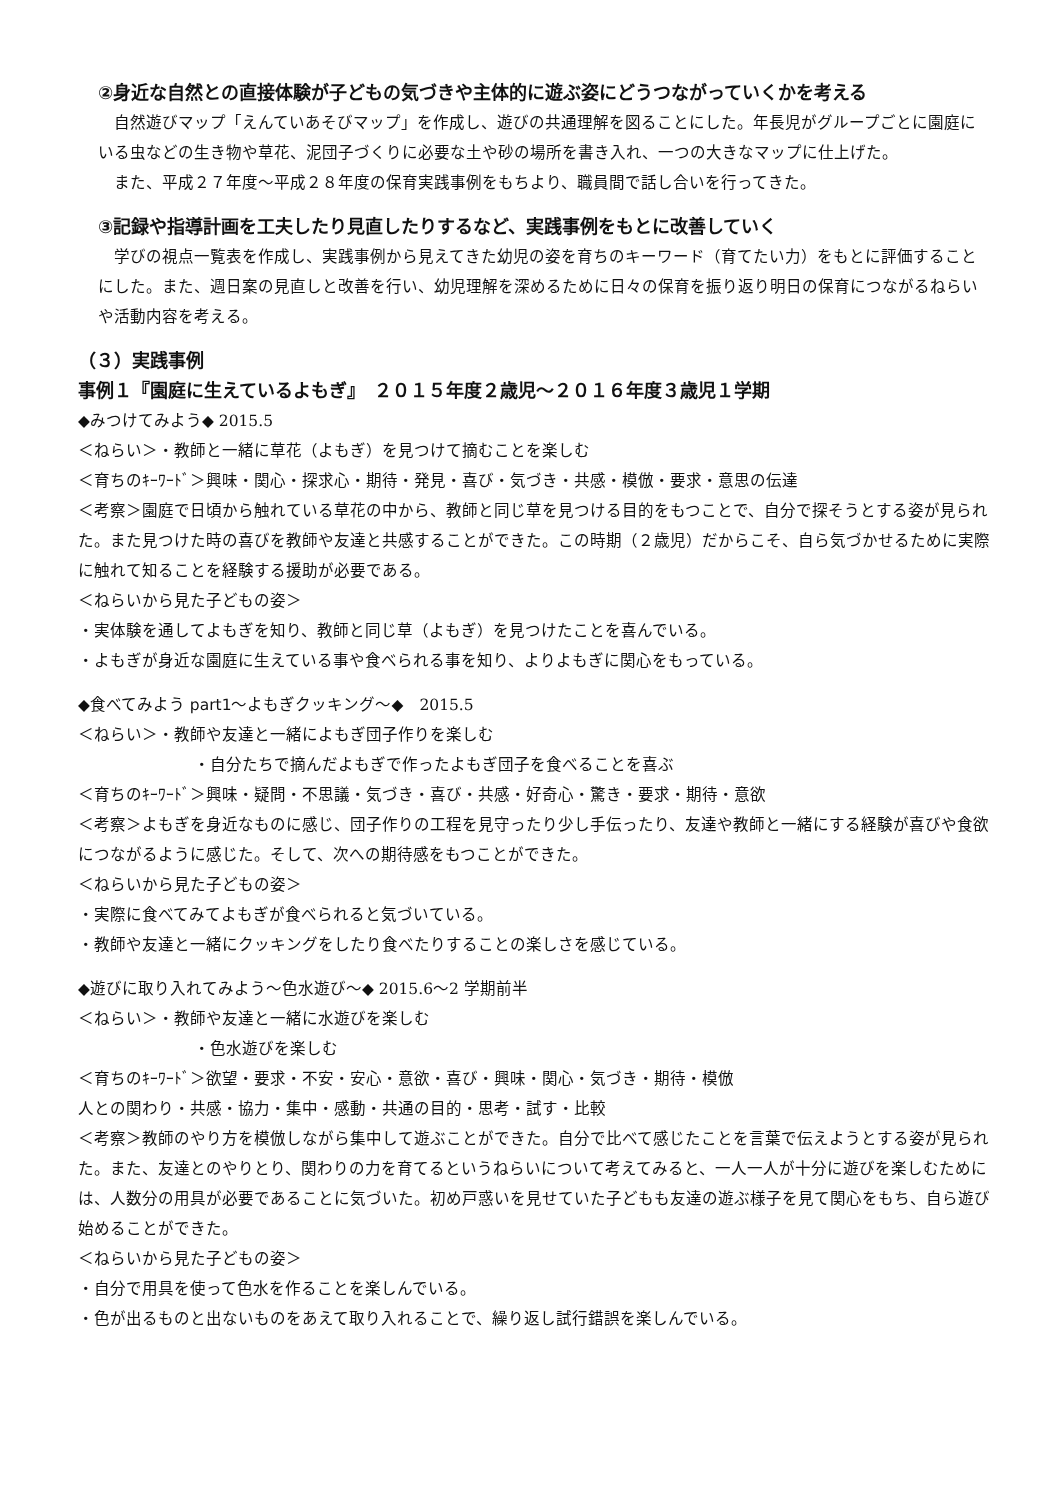②身近な自然との直接体験が子どもの気づきや主体的に遊ぶ姿にどうつながっていくかを考える
　自然遊びマップ「えんていあそびマップ」を作成し、遊びの共通理解を図ることにした。年長児がグループごとに園庭にいる虫などの生き物や草花、泥団子づくりに必要な土や砂の場所を書き入れ、一つの大きなマップに仕上げた。
　また、平成２７年度～平成２８年度の保育実践事例をもちより、職員間で話し合いを行ってきた。
③記録や指導計画を工夫したり見直したりするなど、実践事例をもとに改善していく
　学びの視点一覧表を作成し、実践事例から見えてきた幼児の姿を育ちのキーワード（育てたい力）をもとに評価することにした。また、週日案の見直しと改善を行い、幼児理解を深めるために日々の保育を振り返り明日の保育につながるねらいや活動内容を考える。
（３）実践事例
事例１『園庭に生えているよもぎ』　２０１５年度２歳児～２０１６年度３歳児１学期
◆みつけてみよう◆ 2015.5
＜ねらい＞・教師と一緒に草花（よもぎ）を見つけて摘むことを楽しむ
＜育ちのｷｰﾜｰﾄﾞ＞興味・関心・探求心・期待・発見・喜び・気づき・共感・模倣・要求・意思の伝達
＜考察＞園庭で日頃から触れている草花の中から、教師と同じ草を見つける目的をもつことで、自分で探そうとする姿が見られた。また見つけた時の喜びを教師や友達と共感することができた。この時期（２歳児）だからこそ、自ら気づかせるために実際に触れて知ることを経験する援助が必要である。
＜ねらいから見た子どもの姿＞
・実体験を通してよもぎを知り、教師と同じ草（よもぎ）を見つけたことを喜んでいる。
・よもぎが身近な園庭に生えている事や食べられる事を知り、よりよもぎに関心をもっている。
◆食べてみよう part1～よもぎクッキング～◆　2015.5
＜ねらい＞・教師や友達と一緒によもぎ団子作りを楽しむ
・自分たちで摘んだよもぎで作ったよもぎ団子を食べることを喜ぶ
＜育ちのｷｰﾜｰﾄﾞ＞興味・疑問・不思議・気づき・喜び・共感・好奇心・驚き・要求・期待・意欲
＜考察＞よもぎを身近なものに感じ、団子作りの工程を見守ったり少し手伝ったり、友達や教師と一緒にする経験が喜びや食欲につながるように感じた。そして、次への期待感をもつことができた。
＜ねらいから見た子どもの姿＞
・実際に食べてみてよもぎが食べられると気づいている。
・教師や友達と一緒にクッキングをしたり食べたりすることの楽しさを感じている。
◆遊びに取り入れてみよう～色水遊び～◆ 2015.6～2 学期前半
＜ねらい＞・教師や友達と一緒に水遊びを楽しむ
・色水遊びを楽しむ
＜育ちのｷｰﾜｰﾄﾞ＞欲望・要求・不安・安心・意欲・喜び・興味・関心・気づき・期待・模倣
人との関わり・共感・協力・集中・感動・共通の目的・思考・試す・比較
＜考察＞教師のやり方を模倣しながら集中して遊ぶことができた。自分で比べて感じたことを言葉で伝えようとする姿が見られた。また、友達とのやりとり、関わりの力を育てるというねらいについて考えてみると、一人一人が十分に遊びを楽しむためには、人数分の用具が必要であることに気づいた。初め戸惑いを見せていた子どもも友達の遊ぶ様子を見て関心をもち、自ら遊び始めることができた。
＜ねらいから見た子どもの姿＞
・自分で用具を使って色水を作ることを楽しんでいる。
・色が出るものと出ないものをあえて取り入れることで、繰り返し試行錯誤を楽しんでいる。